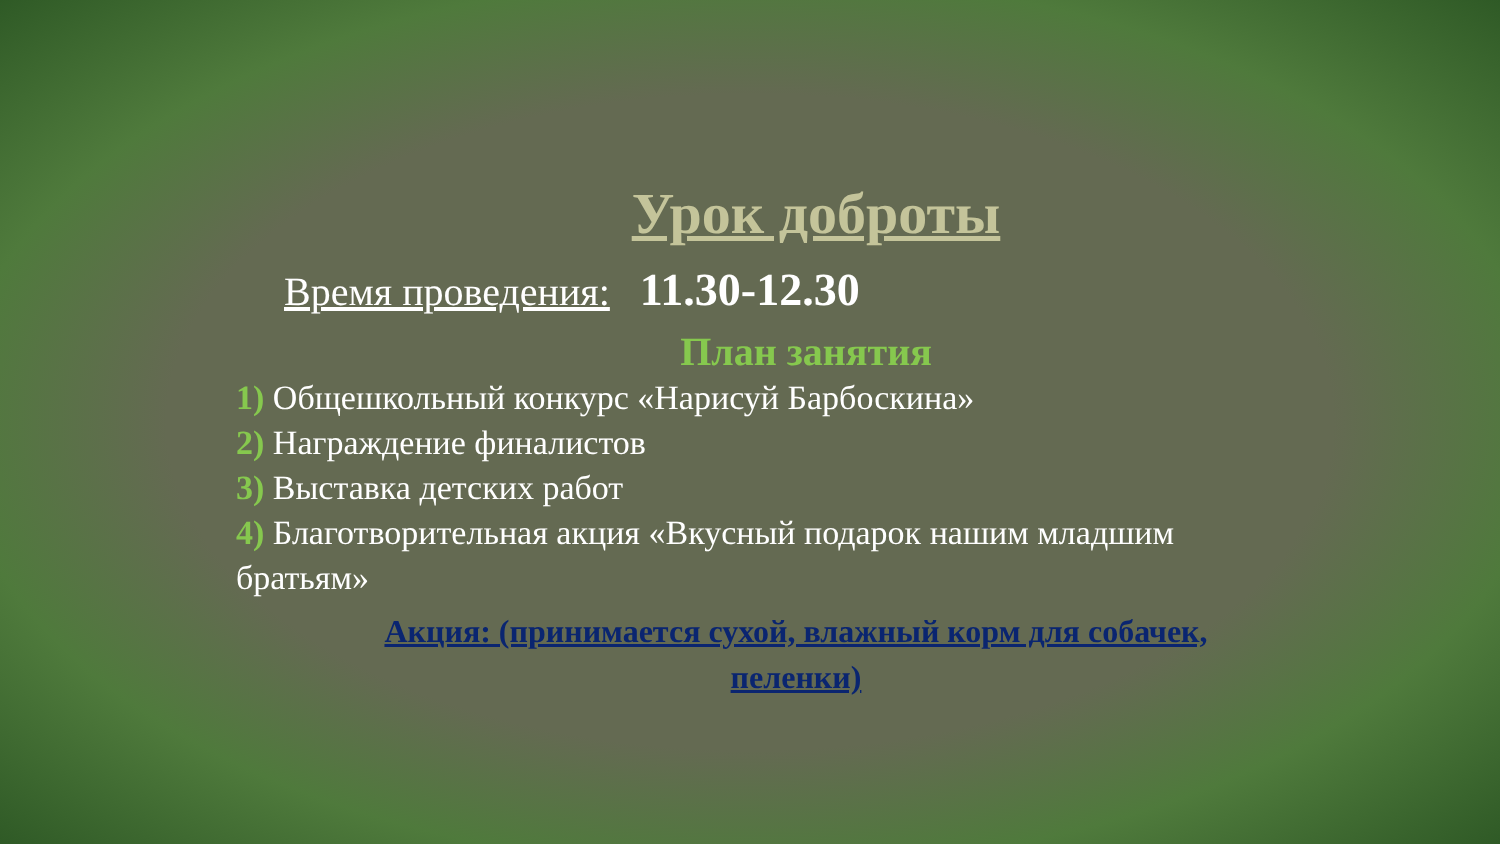Урок доброты
Время проведения: 11.30-12.30
План занятия
1) Общешкольный конкурс «Нарисуй Барбоскина»
2) Награждение финалистов
3) Выставка детских работ
4) Благотворительная акция «Вкусный подарок нашим младшим братьям»
Акция: (принимается сухой, влажный корм для собачек, пеленки)